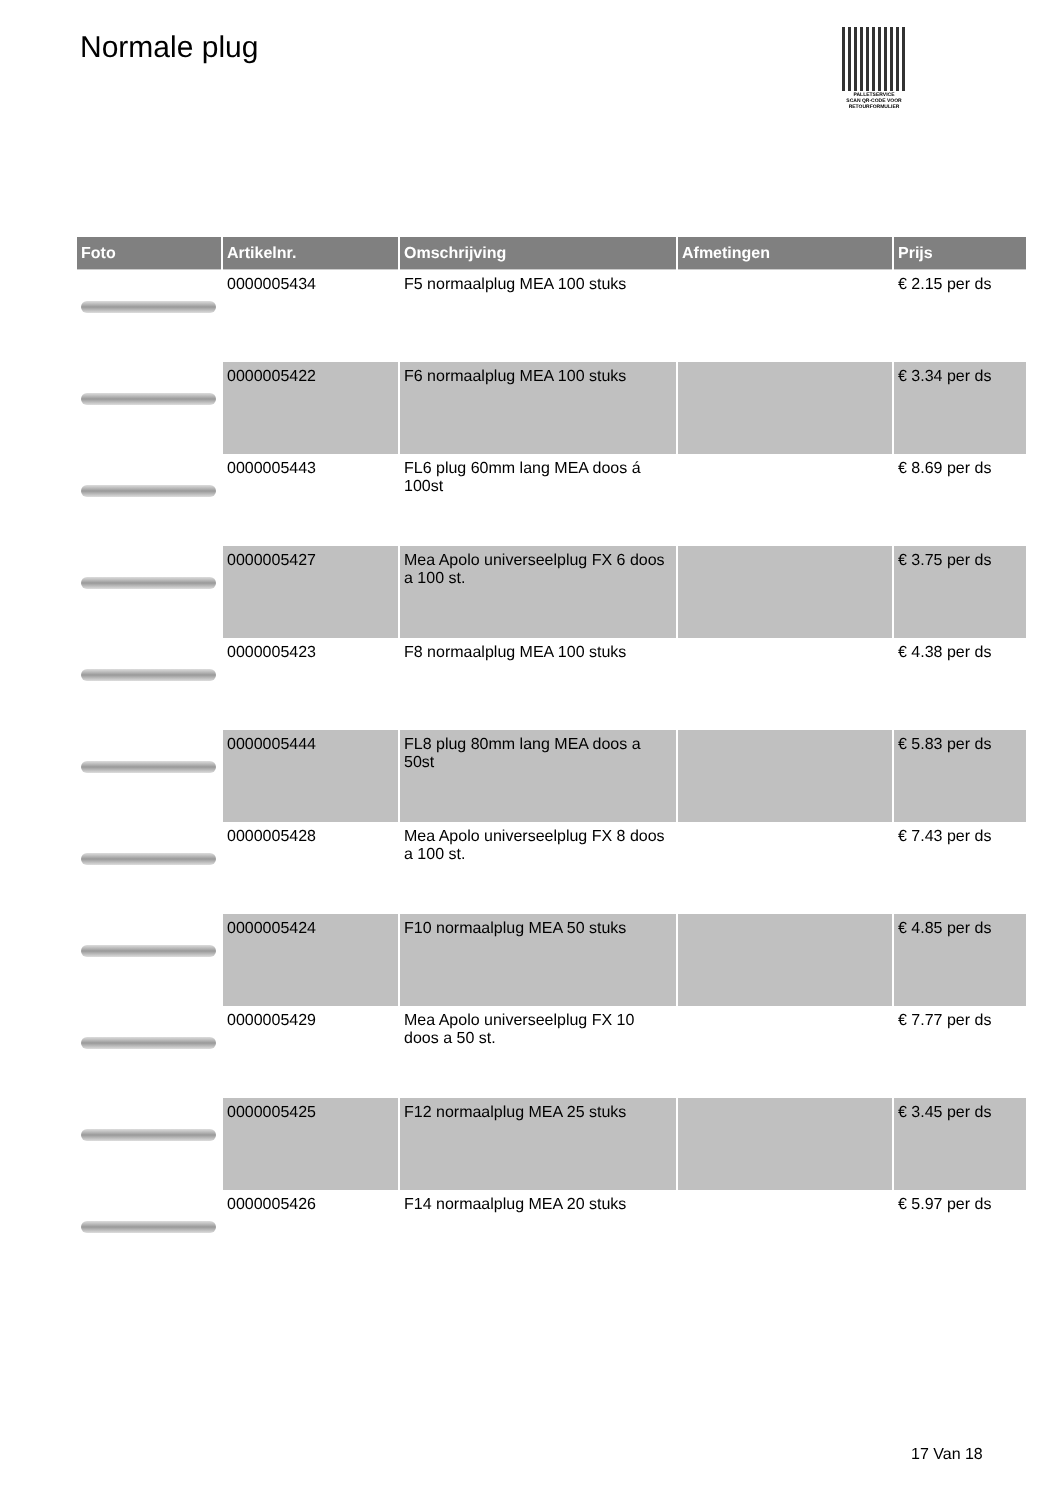Normale plug
PALLETSERVICE
SCAN QR-CODE VOOR RETOURFORMULIER
| Foto | Artikelnr. | Omschrijving | Afmetingen | Prijs |
| --- | --- | --- | --- | --- |
| | 0000005434 | F5 normaalplug MEA 100 stuks | | € 2.15 per ds |
| | 0000005422 | F6 normaalplug MEA 100 stuks | | € 3.34 per ds |
| | 0000005443 | FL6 plug 60mm lang MEA doos á 100st | | € 8.69 per ds |
| | 0000005427 | Mea Apolo universeelplug FX 6 doos a 100 st. | | € 3.75 per ds |
| | 0000005423 | F8 normaalplug MEA 100 stuks | | € 4.38 per ds |
| | 0000005444 | FL8 plug 80mm lang MEA doos a 50st | | € 5.83 per ds |
| | 0000005428 | Mea Apolo universeelplug FX 8 doos a 100 st. | | € 7.43 per ds |
| | 0000005424 | F10 normaalplug MEA 50 stuks | | € 4.85 per ds |
| | 0000005429 | Mea Apolo universeelplug FX 10 doos a 50 st. | | € 7.77 per ds |
| | 0000005425 | F12 normaalplug MEA 25 stuks | | € 3.45 per ds |
| | 0000005426 | F14 normaalplug MEA 20 stuks | | € 5.97 per ds |
17 Van 18